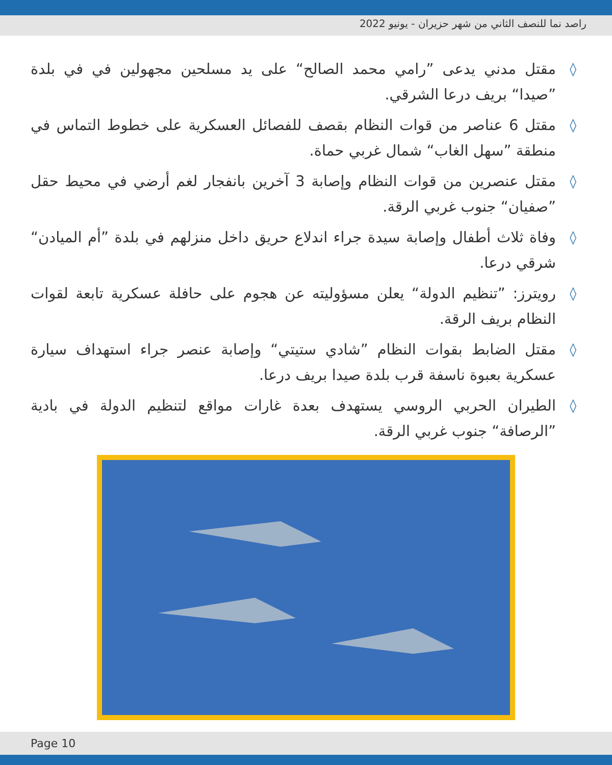راصد نما للنصف الثاني من شهر حزيران - يونيو 2022
◊ مقتل مدني يدعى ”رامي محمد الصالح“ على يد مسلحين مجهولين في في بلدة ”صيدا“ بريف درعا الشرقي.
◊ مقتل 6 عناصر من قوات النظام بقصف للفصائل العسكرية على خطوط التماس في منطقة ”سهل الغاب“ شمال غربي حماة.
◊ مقتل عنصرين من قوات النظام وإصابة 3 آخرين بانفجار لغم أرضي في محيط حقل ”صفيان“ جنوب غربي الرقة.
◊ وفاة ثلاث أطفال وإصابة سيدة جراء اندلاع حريق داخل منزلهم في بلدة ”أم الميادن“ شرقي درعا.
◊ رويترز: ”تنظيم الدولة“ يعلن مسؤوليته عن هجوم على حافلة عسكرية تابعة لقوات النظام بريف الرقة.
◊ مقتل الضابط بقوات النظام ”شادي ستيتي“ وإصابة عنصر جراء استهداف سيارة عسكرية بعبوة ناسفة قرب بلدة صيدا بريف درعا.
◊ الطيران الحربي الروسي يستهدف بعدة غارات مواقع لتنظيم الدولة في بادية ”الرصافة“ جنوب غربي الرقة.
Page 10